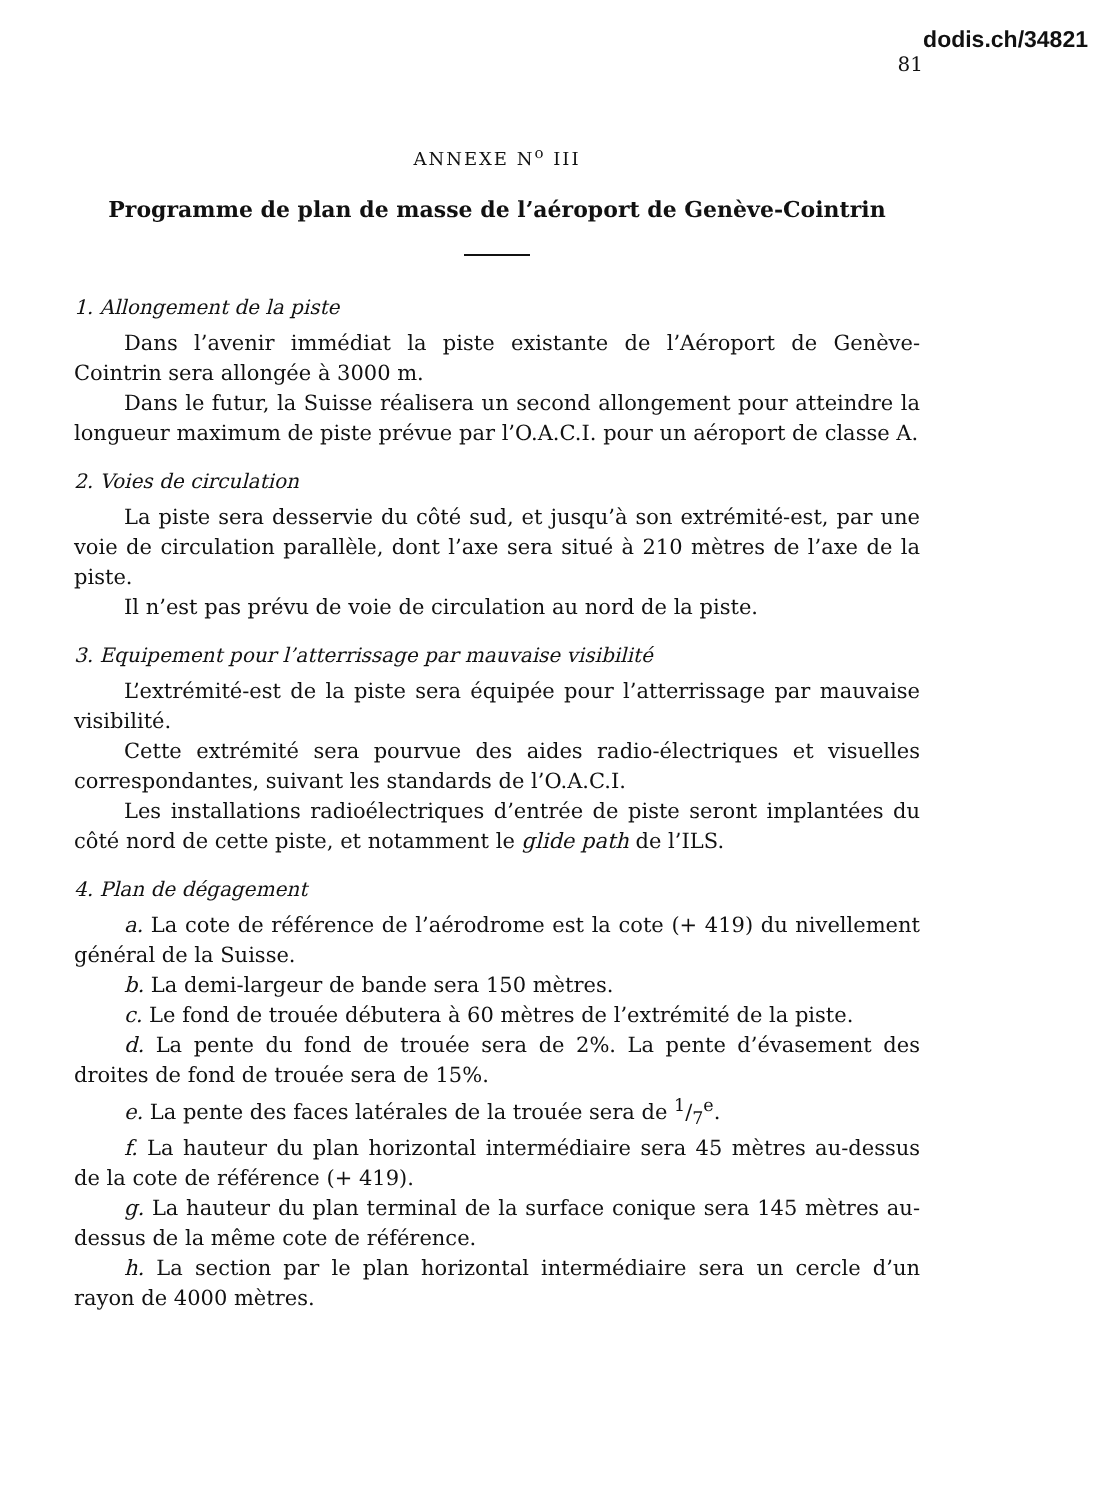dodis.ch/34821
81
ANNEXE N<sup>o</sup> III
Programme de plan de masse de l’aéroport de Genève-Cointrin
1. Allongement de la piste
Dans l’avenir immédiat la piste existante de l’Aéroport de Genève-Cointrin sera allongée à 3000 m.
Dans le futur, la Suisse réalisera un second allongement pour atteindre la longueur maximum de piste prévue par l’O.A.C.I. pour un aéroport de classe A.
2. Voies de circulation
La piste sera desservie du côté sud, et jusqu’à son extrémité-est, par une voie de circulation parallèle, dont l’axe sera situé à 210 mètres de l’axe de la piste.
Il n’est pas prévu de voie de circulation au nord de la piste.
3. Equipement pour l’atterrissage par mauvaise visibilité
L’extrémité-est de la piste sera équipée pour l’atterrissage par mauvaise visibilité.
Cette extrémité sera pourvue des aides radio-électriques et visuelles correspondantes, suivant les standards de l’O.A.C.I.
Les installations radioélectriques d’entrée de piste seront implantées du côté nord de cette piste, et notamment le glide path de l’ILS.
4. Plan de dégagement
a. La cote de référence de l’aérodrome est la cote (+ 419) du nivellement général de la Suisse.
b. La demi-largeur de bande sera 150 mètres.
c. Le fond de trouée débutera à 60 mètres de l’extrémité de la piste.
d. La pente du fond de trouée sera de 2%. La pente d’évasement des droites de fond de trouée sera de 15%.
e. La pente des faces latérales de la trouée sera de 1/7<sup>e</sup>.
f. La hauteur du plan horizontal intermédiaire sera 45 mètres au-dessus de la cote de référence (+ 419).
g. La hauteur du plan terminal de la surface conique sera 145 mètres au-dessus de la même cote de référence.
h. La section par le plan horizontal intermédiaire sera un cercle d’un rayon de 4000 mètres.